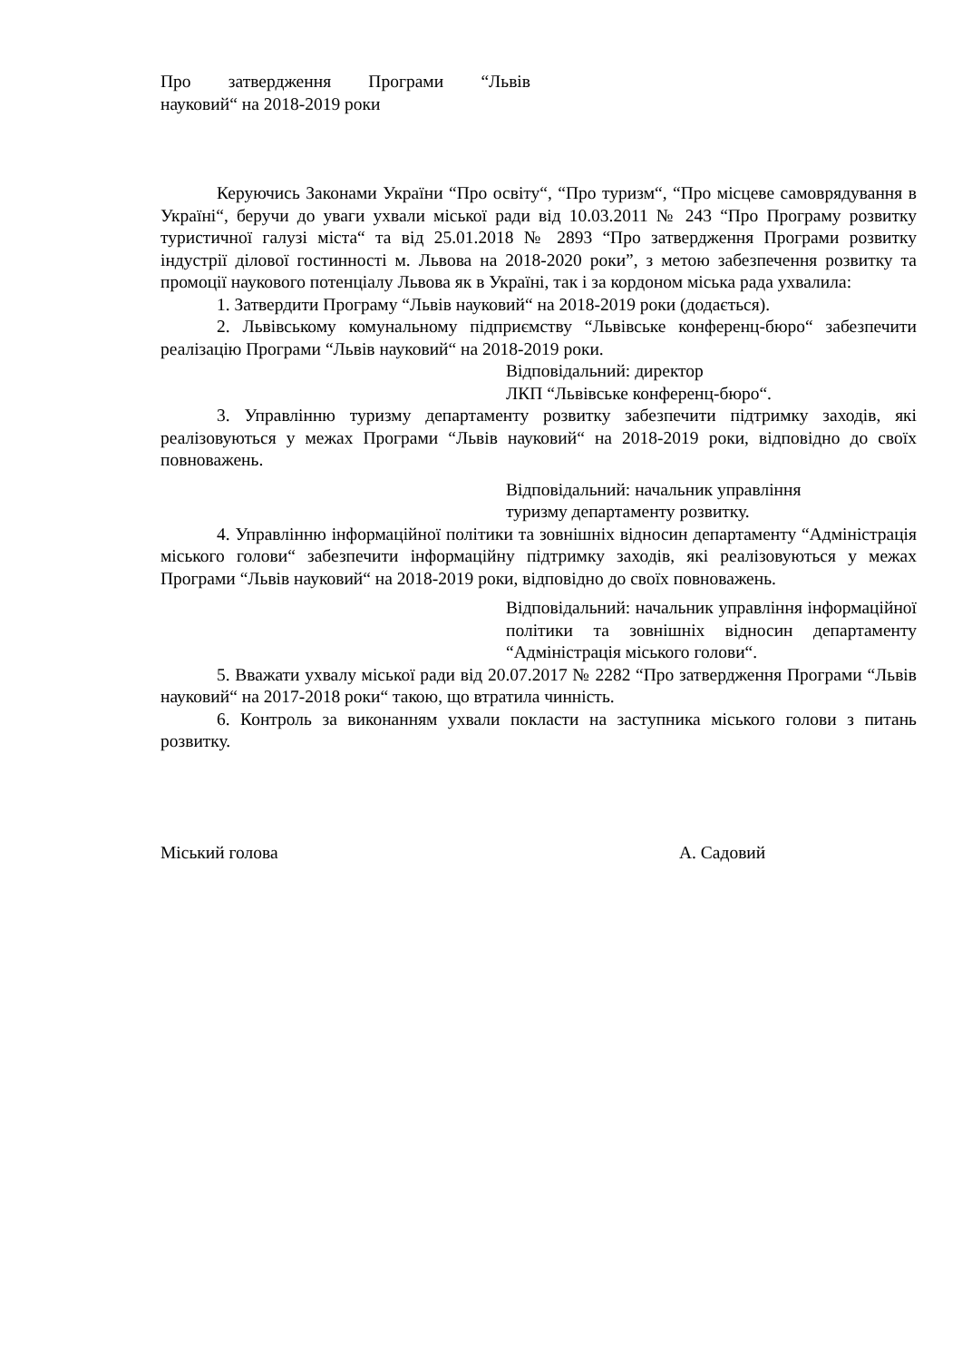Про затвердження Програми “Львів
науковий“ на 2018-2019 роки
Керуючись Законами України “Про освіту“, “Про туризм“, “Про місцеве самоврядування в Україні“, беручи до уваги ухвали міської ради від 10.03.2011 № 243 “Про Програму розвитку туристичної галузі міста“ та від 25.01.2018 № 2893 “Про затвердження Програми розвитку індустрії ділової гостинності м. Львова на 2018-2020 роки”, з метою забезпечення розвитку та промоції наукового потенціалу Львова як в Україні, так і за кордоном міська рада ухвалила:
1. Затвердити Програму “Львів науковий“ на 2018-2019 роки (додається).
2. Львівському комунальному підприємству “Львівське конференц-бюро“ забезпечити реалізацію Програми “Львів науковий“ на 2018-2019 роки.
Відповідальний: директор
ЛКП “Львівське конференц-бюро“.
3. Управлінню туризму департаменту розвитку забезпечити підтримку заходів, які реалізовуються у межах Програми “Львів науковий“ на 2018-2019 роки, відповідно до своїх повноважень.
Відповідальний: начальник управління
туризму департаменту розвитку.
4. Управлінню інформаційної політики та зовнішніх відносин департаменту “Адміністрація міського голови“ забезпечити інформаційну підтримку заходів, які реалізовуються у межах Програми “Львів науковий“ на 2018-2019 роки, відповідно до своїх повноважень.
Відповідальний: начальник управління інформаційної політики та зовнішніх відносин департаменту “Адміністрація міського голови“.
5. Вважати ухвалу міської ради від 20.07.2017 № 2282 “Про затвердження Програми “Львів науковий“ на 2017-2018 роки“ такою, що втратила чинність.
6. Контроль за виконанням ухвали покласти на заступника міського голови з питань розвитку.
Міський голова А. Садовий